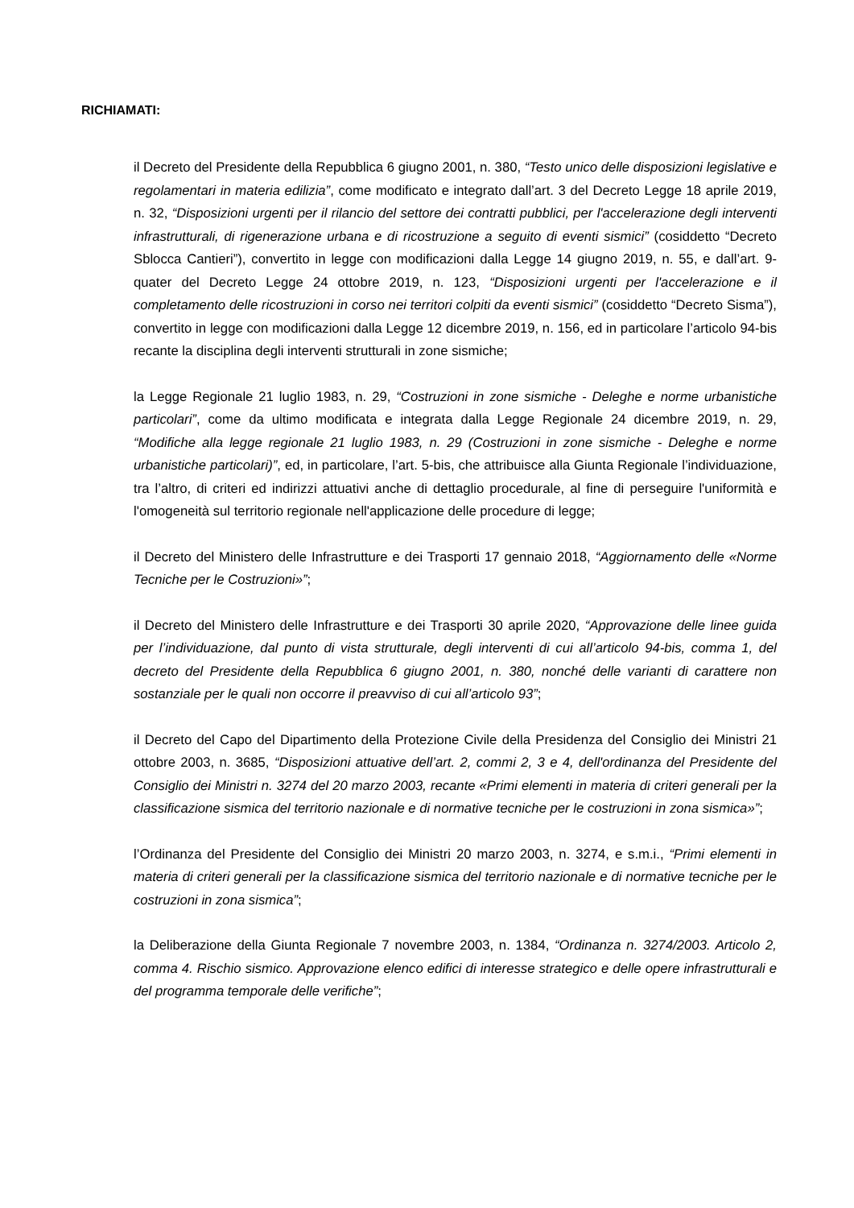RICHIAMATI:
il Decreto del Presidente della Repubblica 6 giugno 2001, n. 380, “Testo unico delle disposizioni legislative e regolamentari in materia edilizia”, come modificato e integrato dall’art. 3 del Decreto Legge 18 aprile 2019, n. 32, “Disposizioni urgenti per il rilancio del settore dei contratti pubblici, per l'accelerazione degli interventi infrastrutturali, di rigenerazione urbana e di ricostruzione a seguito di eventi sismici” (cosiddetto “Decreto Sblocca Cantieri”), convertito in legge con modificazioni dalla Legge 14 giugno 2019, n. 55, e dall’art. 9-quater del Decreto Legge 24 ottobre 2019, n. 123, “Disposizioni urgenti per l'accelerazione e il completamento delle ricostruzioni in corso nei territori colpiti da eventi sismici” (cosiddetto “Decreto Sisma”), convertito in legge con modificazioni dalla Legge 12 dicembre 2019, n. 156, ed in particolare l’articolo 94-bis recante la disciplina degli interventi strutturali in zone sismiche;
la Legge Regionale 21 luglio 1983, n. 29, “Costruzioni in zone sismiche - Deleghe e norme urbanistiche particolari”, come da ultimo modificata e integrata dalla Legge Regionale 24 dicembre 2019, n. 29, “Modifiche alla legge regionale 21 luglio 1983, n. 29 (Costruzioni in zone sismiche - Deleghe e norme urbanistiche particolari)”, ed, in particolare, l’art. 5-bis, che attribuisce alla Giunta Regionale l’individuazione, tra l’altro, di criteri ed indirizzi attuativi anche di dettaglio procedurale, al fine di perseguire l'uniformità e l'omogeneità sul territorio regionale nell'applicazione delle procedure di legge;
il Decreto del Ministero delle Infrastrutture e dei Trasporti 17 gennaio 2018, “Aggiornamento delle «Norme Tecniche per le Costruzioni»”;
il Decreto del Ministero delle Infrastrutture e dei Trasporti 30 aprile 2020, “Approvazione delle linee guida per l’individuazione, dal punto di vista strutturale, degli interventi di cui all’articolo 94-bis, comma 1, del decreto del Presidente della Repubblica 6 giugno 2001, n. 380, nonché delle varianti di carattere non sostanziale per le quali non occorre il preavviso di cui all’articolo 93”;
il Decreto del Capo del Dipartimento della Protezione Civile della Presidenza del Consiglio dei Ministri 21 ottobre 2003, n. 3685, “Disposizioni attuative dell’art. 2, commi 2, 3 e 4, dell'ordinanza del Presidente del Consiglio dei Ministri n. 3274 del 20 marzo 2003, recante «Primi elementi in materia di criteri generali per la classificazione sismica del territorio nazionale e di normative tecniche per le costruzioni in zona sismica»”;
l’Ordinanza del Presidente del Consiglio dei Ministri 20 marzo 2003, n. 3274, e s.m.i., “Primi elementi in materia di criteri generali per la classificazione sismica del territorio nazionale e di normative tecniche per le costruzioni in zona sismica”;
la Deliberazione della Giunta Regionale 7 novembre 2003, n. 1384, “Ordinanza n. 3274/2003. Articolo 2, comma 4. Rischio sismico. Approvazione elenco edifici di interesse strategico e delle opere infrastrutturali e del programma temporale delle verifiche”;